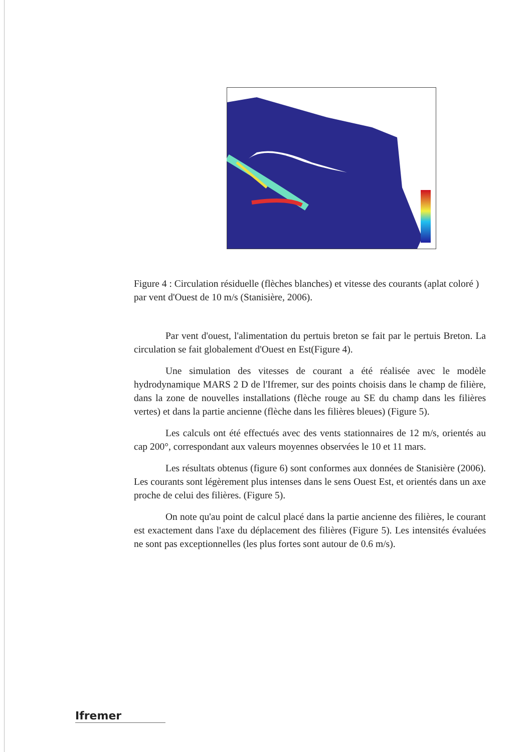Figure 4 : Circulation résiduelle (flèches blanches) et vitesse des courants (aplat coloré ) par vent d'Ouest de 10 m/s (Stanisière, 2006).
Par vent d'ouest, l'alimentation du pertuis breton se fait par le pertuis Breton. La circulation se fait globalement d'Ouest en Est(Figure 4).
Une simulation des vitesses de courant a été réalisée avec le modèle hydrodynamique MARS 2 D de l'Ifremer, sur des points choisis dans le champ de filière, dans la zone de nouvelles installations (flèche rouge au SE du champ dans les filières vertes) et dans la partie ancienne (flèche dans les filières bleues) (Figure 5).
Les calculs ont été effectués avec des vents stationnaires de 12 m/s, orientés au cap 200°, correspondant aux valeurs moyennes observées le 10 et 11 mars.
Les résultats obtenus (figure 6) sont conformes aux données de Stanisière (2006). Les courants sont légèrement plus intenses dans le sens Ouest Est, et orientés dans un axe proche de celui des filières. (Figure 5).
On note qu'au point de calcul placé dans la partie ancienne des filières, le courant est exactement dans l'axe du déplacement des filières (Figure 5). Les intensités évaluées ne sont pas exceptionnelles (les plus fortes sont autour de 0.6 m/s).
Ifremer